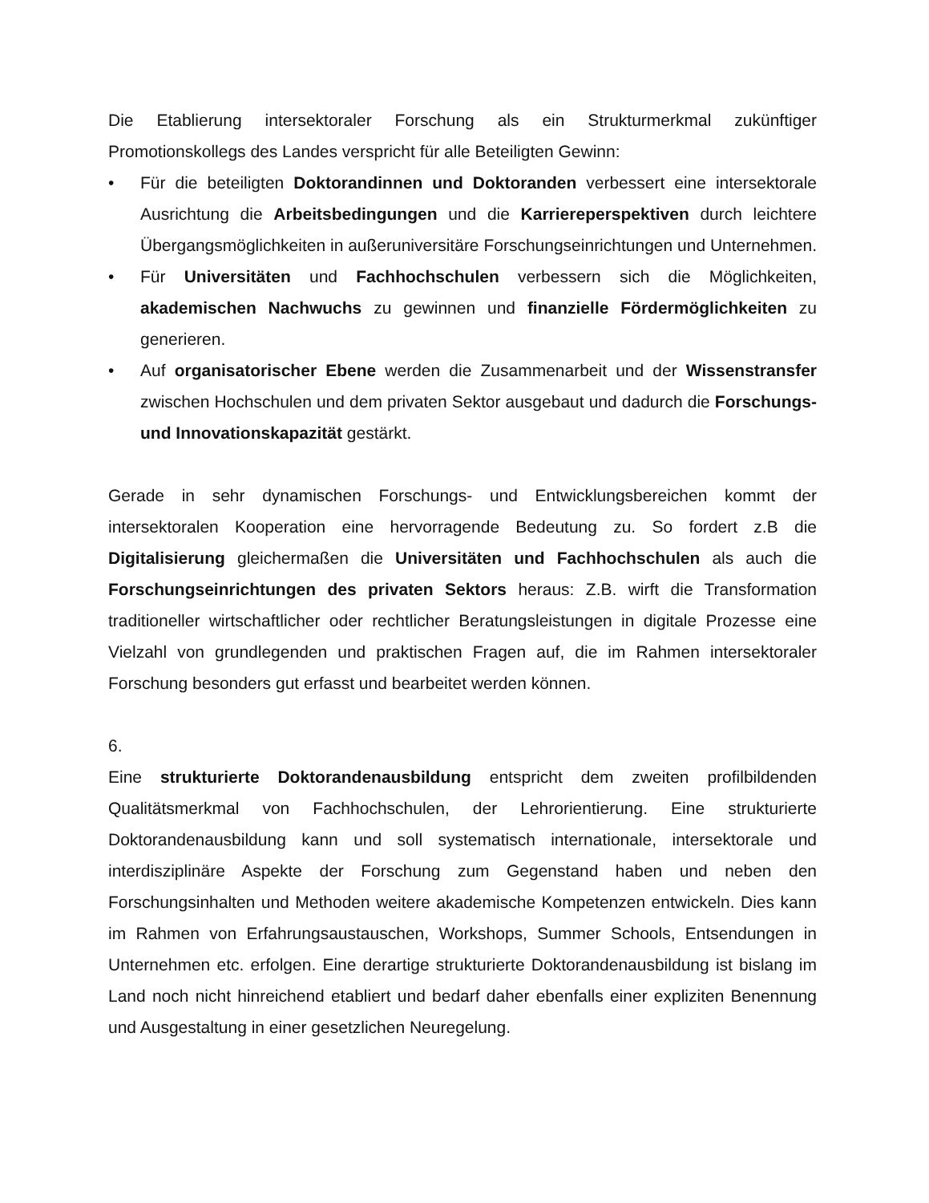Die Etablierung intersektoraler Forschung als ein Strukturmerkmal zukünftiger Promotionskollegs des Landes verspricht für alle Beteiligten Gewinn:
• Für die beteiligten Doktorandinnen und Doktoranden verbessert eine intersektorale Ausrichtung die Arbeitsbedingungen und die Karriereperspektiven durch leichtere Übergangsmöglichkeiten in außeruniversitäre Forschungseinrichtungen und Unternehmen.
• Für Universitäten und Fachhochschulen verbessern sich die Möglichkeiten, akademischen Nachwuchs zu gewinnen und finanzielle Fördermöglichkeiten zu generieren.
• Auf organisatorischer Ebene werden die Zusammenarbeit und der Wissenstransfer zwischen Hochschulen und dem privaten Sektor ausgebaut und dadurch die Forschungs- und Innovationskapazität gestärkt.
Gerade in sehr dynamischen Forschungs- und Entwicklungsbereichen kommt der intersektoralen Kooperation eine hervorragende Bedeutung zu. So fordert z.B die Digitalisierung gleichermaßen die Universitäten und Fachhochschulen als auch die Forschungseinrichtungen des privaten Sektors heraus: Z.B. wirft die Transformation traditioneller wirtschaftlicher oder rechtlicher Beratungsleistungen in digitale Prozesse eine Vielzahl von grundlegenden und praktischen Fragen auf, die im Rahmen intersektoraler Forschung besonders gut erfasst und bearbeitet werden können.
6.
Eine strukturierte Doktorandenausbildung entspricht dem zweiten profilbildenden Qualitätsmerkmal von Fachhochschulen, der Lehrorientierung. Eine strukturierte Doktorandenausbildung kann und soll systematisch internationale, intersektorale und interdisziplinäre Aspekte der Forschung zum Gegenstand haben und neben den Forschungsinhalten und Methoden weitere akademische Kompetenzen entwickeln. Dies kann im Rahmen von Erfahrungsaustauschen, Workshops, Summer Schools, Entsendungen in Unternehmen etc. erfolgen. Eine derartige strukturierte Doktorandenausbildung ist bislang im Land noch nicht hinreichend etabliert und bedarf daher ebenfalls einer expliziten Benennung und Ausgestaltung in einer gesetzlichen Neuregelung.